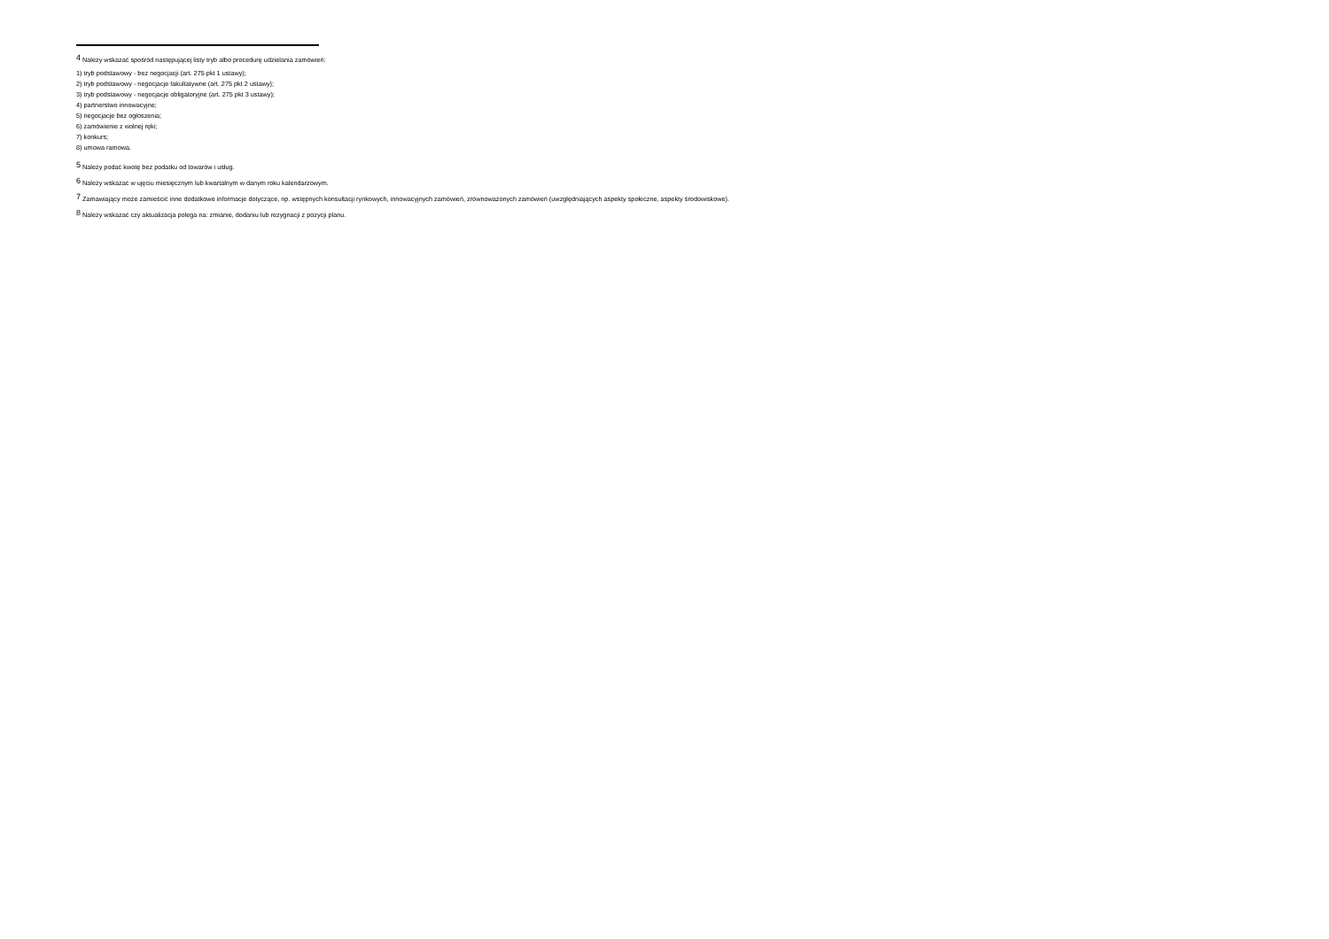<sup>4</sup> Należy wskazać spośród następującej listy tryb albo procedurę udzielania zamówień:
1) tryb podstawowy - bez negocjacji (art. 275 pkt 1 ustawy);
2) tryb podstawowy - negocjacje fakultatywne (art. 275 pkt 2 ustawy);
3) tryb podstawowy - negocjacje obligatoryjne (art. 275 pkt 3 ustawy);
4) partnerstwo innowacyjne;
5) negocjacje bez ogłoszenia;
6) zamówienie z wolnej ręki;
7) konkurs;
8) umowa ramowa.
<sup>5</sup> Należy podać kwotę bez podatku od towarów i usług.
<sup>6</sup> Należy wskazać w ujęciu miesięcznym lub kwartalnym w danym roku kalendarzowym.
<sup>7</sup> Zamawiający może zamieścić inne dodatkowe informacje dotyczące, np. wstępnych konsultacji rynkowych, innowacyjnych zamówień, zrównoważonych zamówień (uwzględniających aspekty społeczne, aspekty środowiskowe).
<sup>8</sup> Należy wskazać czy aktualizacja polega na: zmianie, dodaniu lub rezygnacji z pozycji planu.